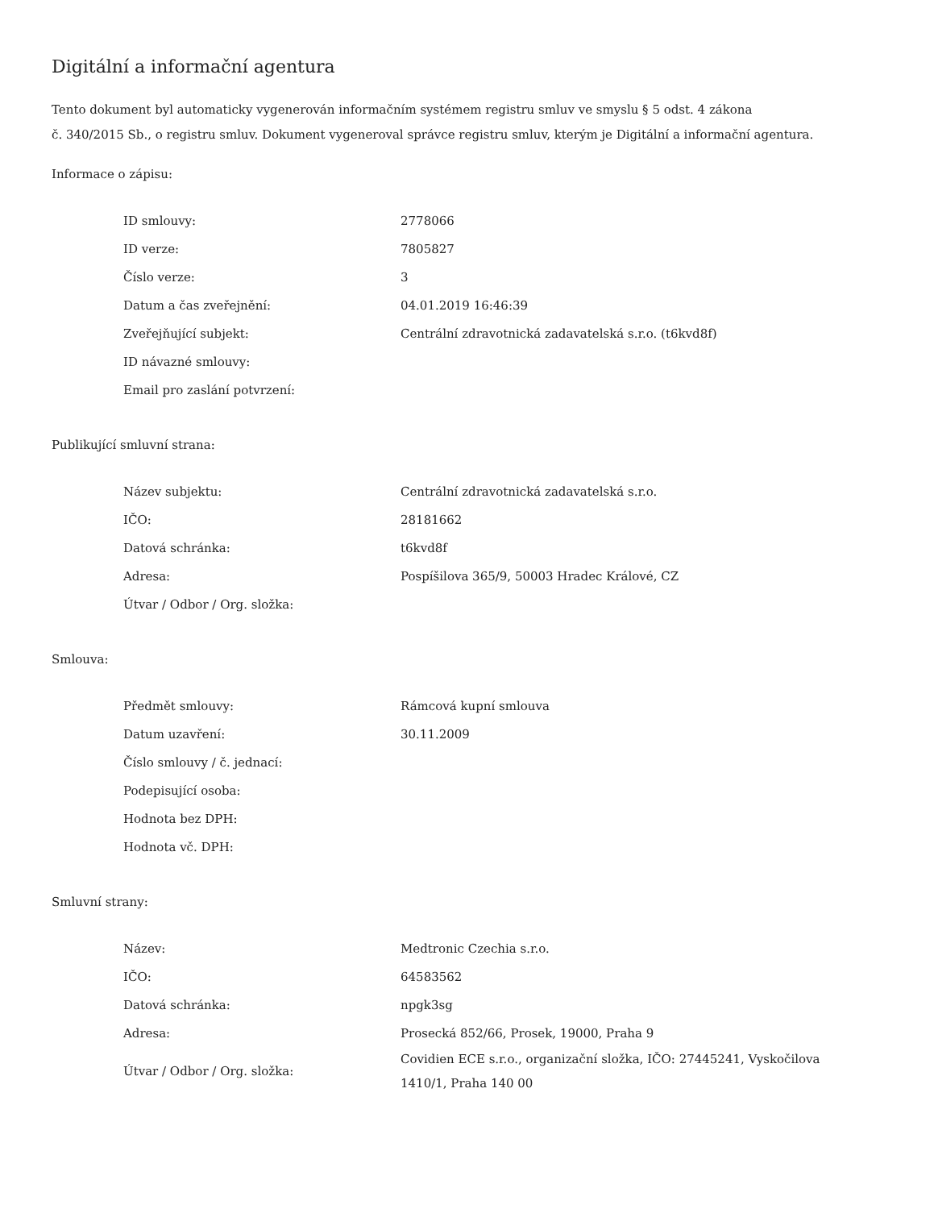Digitální a informační agentura
Tento dokument byl automaticky vygenerován informačním systémem registru smluv ve smyslu § 5 odst. 4 zákona
č. 340/2015 Sb., o registru smluv. Dokument vygeneroval správce registru smluv, kterým je Digitální a informační agentura.
Informace o zápisu:
| ID smlouvy: | 2778066 |
| ID verze: | 7805827 |
| Číslo verze: | 3 |
| Datum a čas zveřejnění: | 04.01.2019 16:46:39 |
| Zveřejňující subjekt: | Centrální zdravotnická zadavatelská s.r.o. (t6kvd8f) |
| ID návazné smlouvy: | |
| Email pro zaslání potvrzení: | |
Publikující smluvní strana:
| Název subjektu: | Centrální zdravotnická zadavatelská s.r.o. |
| IČO: | 28181662 |
| Datová schránka: | t6kvd8f |
| Adresa: | Pospíšilova 365/9, 50003 Hradec Králové, CZ |
| Útvar / Odbor / Org. složka: | |
Smlouva:
| Předmět smlouvy: | Rámcová kupní smlouva |
| Datum uzavření: | 30.11.2009 |
| Číslo smlouvy / č. jednací: | |
| Podepisující osoba: | |
| Hodnota bez DPH: | |
| Hodnota vč. DPH: | |
Smluvní strany:
| Název: | Medtronic Czechia s.r.o. |
| IČO: | 64583562 |
| Datová schránka: | npgk3sg |
| Adresa: | Prosecká 852/66, Prosek, 19000, Praha 9 |
| Útvar / Odbor / Org. složka: | Covidien ECE s.r.o., organizační složka, IČO: 27445241, Vyskočilova 1410/1, Praha 140 00 |